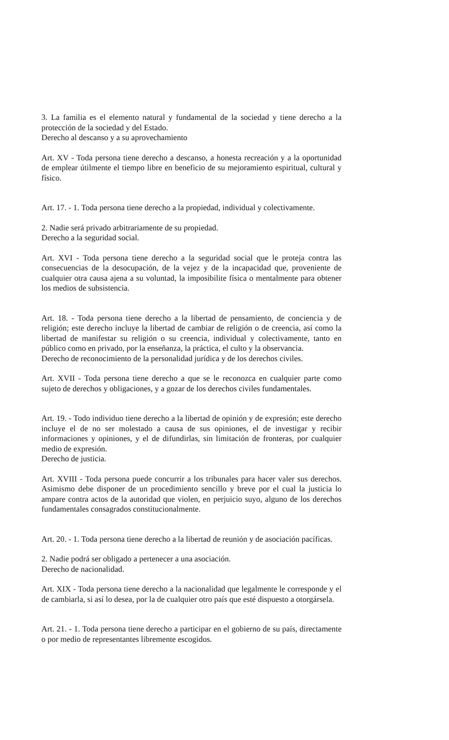3. La familia es el elemento natural y fundamental de la sociedad y tiene derecho a la protección de la sociedad y del Estado.
Derecho al descanso y a su aprovechamiento
Art. XV - Toda persona tiene derecho a descanso, a honesta recreación y a la oportunidad de emplear útilmente el tiempo libre en beneficio de su mejoramiento espiritual, cultural y físico.
Art. 17. - 1. Toda persona tiene derecho a la propiedad, individual y colectivamente.
2. Nadie será privado arbitrariamente de su propiedad.
Derecho a la seguridad social.
Art. XVI - Toda persona tiene derecho a la seguridad social que le proteja contra las consecuencias de la desocupación, de la vejez y de la incapacidad que, proveniente de cualquier otra causa ajena a su voluntad, la imposibilite física o mentalmente para obtener los medios de subsistencia.
Art. 18. - Toda persona tiene derecho a la libertad de pensamiento, de conciencia y de religión; este derecho incluye la libertad de cambiar de religión o de creencia, así como la libertad de manifestar su religión o su creencia, individual y colectivamente, tanto en público como en privado, por la enseñanza, la práctica, el culto y la observancia.
Derecho de reconocimiento de la personalidad jurídica y de los derechos civiles.
Art. XVII - Toda persona tiene derecho a que se le reconozca en cualquier parte como sujeto de derechos y obligaciones, y a gozar de los derechos civiles fundamentales.
Art. 19. - Todo individuo tiene derecho a la libertad de opinión y de expresión; este derecho incluye el de no ser molestado a causa de sus opiniones, el de investigar y recibir informaciones y opiniones, y el de difundirlas, sin limitación de fronteras, por cualquier medio de expresión.
Derecho de justicia.
Art. XVIII - Toda persona puede concurrir a los tribunales para hacer valer sus derechos. Asimismo debe disponer de un procedimiento sencillo y breve por el cual la justicia lo ampare contra actos de la autoridad que violen, en perjuicio suyo, alguno de los derechos fundamentales consagrados constitucionalmente.
Art. 20. - 1. Toda persona tiene derecho a la libertad de reunión y de asociación pacíficas.
2. Nadie podrá ser obligado a pertenecer a una asociación.
Derecho de nacionalidad.
Art. XIX - Toda persona tiene derecho a la nacionalidad que legalmente le corresponde y el de cambiarla, si así lo desea, por la de cualquier otro país que esté dispuesto a otorgársela.
Art. 21. - 1. Toda persona tiene derecho a participar en el gobierno de su país, directamente o por medio de representantes libremente escogidos.